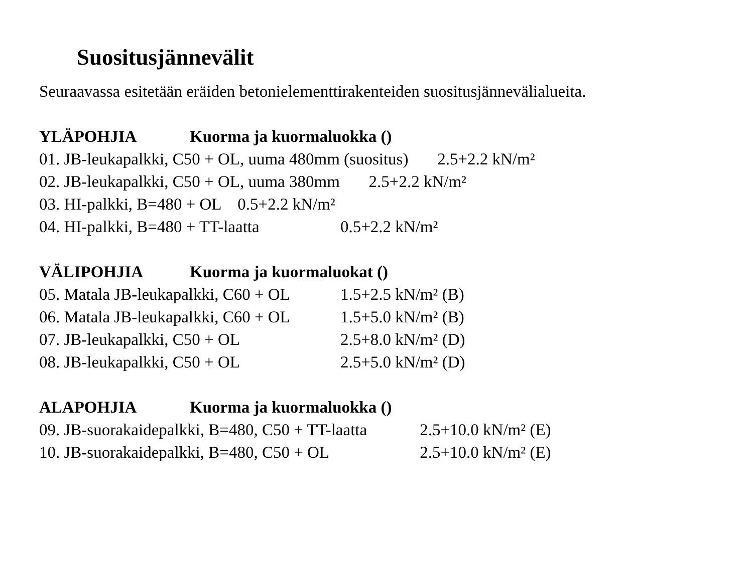Suositusjännevälit
Seuraavassa esitetään eräiden betonielementtirakenteiden suositusjännevälialueita.
YLÄPOHJIA Kuorma ja kuormaluokka ()
01. JB-leukapalkki, C50 + OL, uuma 480mm (suositus) 2.5+2.2 kN/m²
02. JB-leukapalkki, C50 + OL, uuma 380mm 2.5+2.2 kN/m²
03. HI-palkki, B=480 + OL 0.5+2.2 kN/m²
04. HI-palkki, B=480 + TT-laatta 0.5+2.2 kN/m²
VÄLIPOHJIA Kuorma ja kuormaluokat ()
05. Matala JB-leukapalkki, C60 + OL 1.5+2.5 kN/m² (B)
06. Matala JB-leukapalkki, C60 + OL 1.5+5.0 kN/m² (B)
07. JB-leukapalkki, C50 + OL 2.5+8.0 kN/m² (D)
08. JB-leukapalkki, C50 + OL 2.5+5.0 kN/m² (D)
ALAPOHJIA Kuorma ja kuormaluokka ()
09. JB-suorakaidepalkki, B=480, C50 + TT-laatta 2.5+10.0 kN/m² (E)
10. JB-suorakaidepalkki, B=480, C50 + OL 2.5+10.0 kN/m² (E)